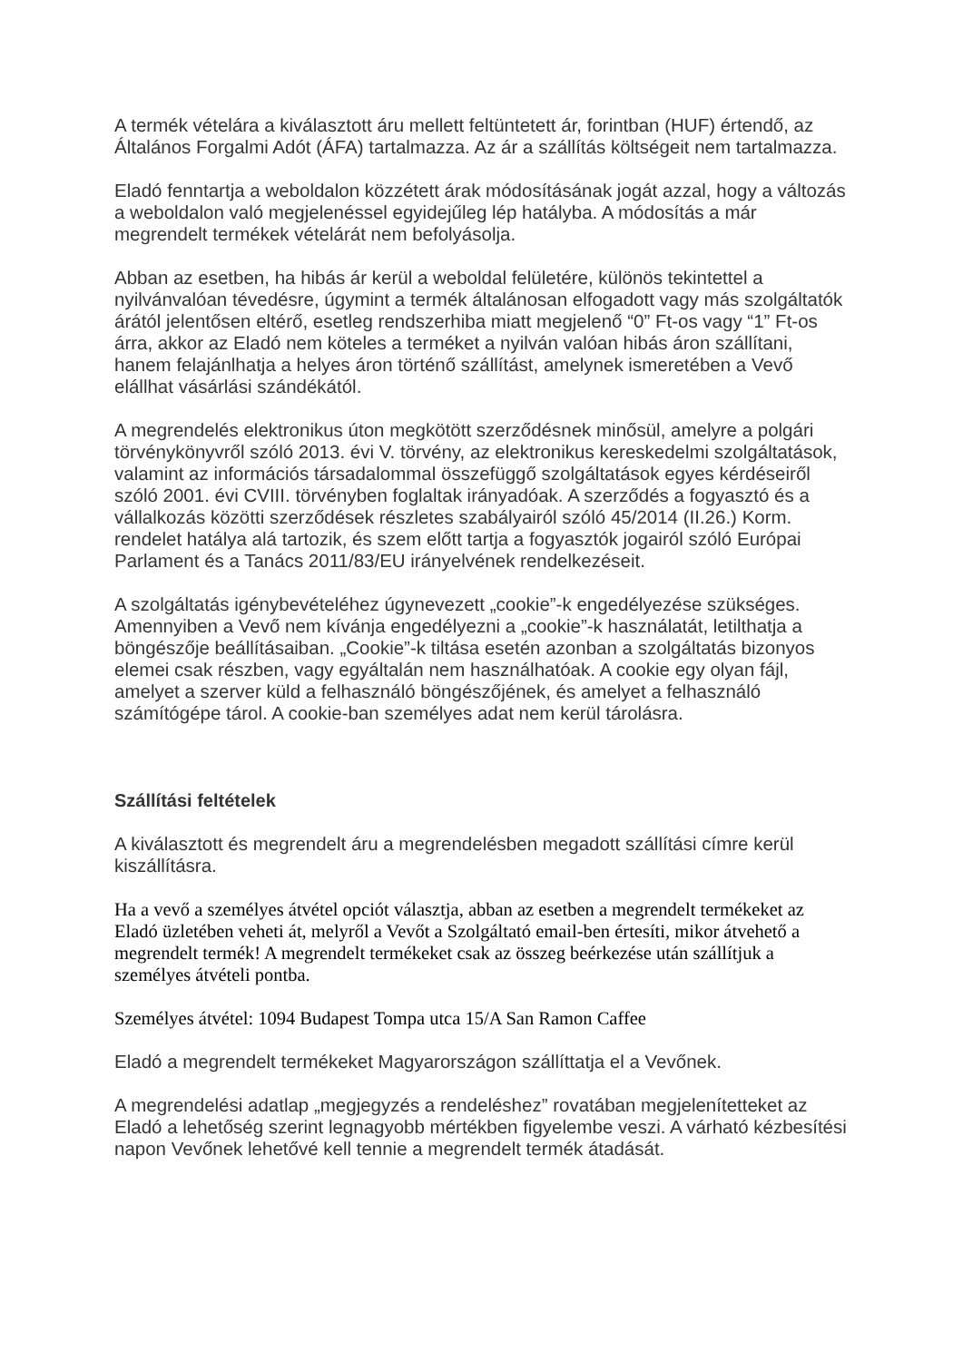A termék vételára a kiválasztott áru mellett feltüntetett ár, forintban (HUF) értendő, az Általános Forgalmi Adót (ÁFA) tartalmazza. Az ár a szállítás költségeit nem tartalmazza.
Eladó fenntartja a weboldalon közzétett árak módosításának jogát azzal, hogy a változás a weboldalon való megjelenéssel egyidejűleg lép hatályba. A módosítás a már megrendelt termékek vételárát nem befolyásolja.
Abban az esetben, ha hibás ár kerül a weboldal felületére, különös tekintettel a nyilvánvalóan tévedésre, úgymint a termék általánosan elfogadott vagy más szolgáltatók árától jelentősen eltérő, esetleg rendszerhiba miatt megjelenő “0” Ft-os vagy “1” Ft-os árra, akkor az Eladó nem köteles a terméket a nyilván valóan hibás áron szállítani, hanem felajánlhatja a helyes áron történő szállítást, amelynek ismeretében a Vevő elállhat vásárlási szándékától.
A megrendelés elektronikus úton megkötött szerződésnek minősül, amelyre a polgári törvénykönyvről szóló 2013. évi V. törvény, az elektronikus kereskedelmi szolgáltatások, valamint az információs társadalommal összefüggő szolgáltatások egyes kérdéseiről szóló 2001. évi CVIII. törvényben foglaltak irányadóak. A szerződés a fogyasztó és a vállalkozás közötti szerződések részletes szabályairól szóló 45/2014 (II.26.) Korm. rendelet hatálya alá tartozik, és szem előtt tartja a fogyasztók jogairól szóló Európai Parlament és a Tanács 2011/83/EU irányelvének rendelkezéseit.
A szolgáltatás igénybevételéhez úgynevezett „cookie”-k engedélyezése szükséges. Amennyiben a Vevő nem kívánja engedélyezni a „cookie”-k használatát, letilthatja a böngészője beállításaiban. „Cookie”-k tiltása esetén azonban a szolgáltatás bizonyos elemei csak részben, vagy egyáltalán nem használhatóak. A cookie egy olyan fájl, amelyet a szerver küld a felhasználó böngészőjének, és amelyet a felhasználó számítógépe tárol. A cookie-ban személyes adat nem kerül tárolásra.
Szállítási feltételek
A kiválasztott és megrendelt áru a megrendelésben megadott szállítási címre kerül kiszállításra.
Ha a vevő a személyes átvétel opciót választja, abban az esetben a megrendelt termékeket az Eladó üzletében veheti át, melyről a Vevőt a Szolgáltató email-ben értesíti, mikor átvehető a megrendelt termék! A megrendelt termékeket csak az összeg beérkezése után szállítjuk a személyes átvételi pontba.
Személyes átvétel: 1094 Budapest Tompa utca 15/A San Ramon Caffee
Eladó a megrendelt termékeket Magyarországon szállíttatja el a Vevőnek.
A megrendelési adatlap „megjegyzés a rendeléshez” rovatában megjelenítetteket az Eladó a lehetőség szerint legnagyobb mértékben figyelembe veszi. A várható kézbesítési napon Vevőnek lehetővé kell tennie a megrendelt termék átadását.